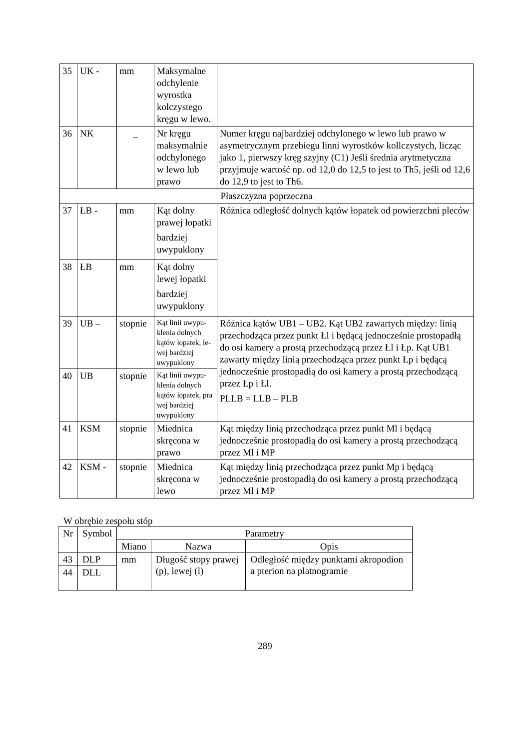| 35 | UK - | mm | Maksymalne odchylenie wyrostka kolczystego kręgu w lewo. | |
| 36 | NK | _ | Nr kręgu maksymalnie odchylonego w lewo lub prawo | Numer kręgu najbardziej odchylonego w lewo lub prawo w asymetrycznym przebiegu linni wyrostków kollczystych, licząc jako 1, pierwszy kręg szyjny (C1) Jeśli średnia arytmetyczna przyjmuje wartość np. od 12,0 do 12,5 to jest to Th5, jeśli od 12,6 do 12,9 to jest to Th6. |
| Płaszczyzna poprzeczna | | | | |
| 37 | ŁB - | mm | Kąt dolny prawej łopatki bardziej uwypuklony | Różnica odległość dolnych kątów łopatek od powierzchni pleców |
| 38 | ŁB | mm | Kąt dolny lewej łopatki bardziej uwypuklony | |
| 39 | UB – | stopnie | Kąt linii uwypu- klenia dolnych kątów łopatek, le- wej bardziej uwypuklony | Różnica kątów UB1 – UB2. Kąt UB2 zawartych między: linią przechodząca przez punkt Łl i będącą jednocześnie prostopadłą do osi kamery a prostą przechodzącą przez Łl i Łp. Kąt UB1 zawarty między linią przechodząca przez punkt Łp i będącą jednocześnie prostopadłą do osi kamery a prostą przechodzącą przez Łp i Łl. PLLB = LLB – PLB |
| 40 | UB | stopnie | Kąt linii uwypu- klenia dolnych kątów łopatek, pra wej bardziej uwypuklony | |
| 41 | KSM | stopnie | Miednica skręcona w prawo | Kąt między linią przechodząca przez punkt Ml i będącą jednocześnie prostopadłą do osi kamery a prostą przechodzącą przez Ml i MP |
| 42 | KSM - | stopnie | Miednica skręcona w lewo | Kąt między linią przechodząca przez punkt Mp i będącą jednocześnie prostopadłą do osi kamery a prostą przechodzącą przez Ml i MP |
W obrębie zespołu stóp
| Nr | Symbol | Parametry | | |
| --- | --- | --- | --- | --- |
| | | Miano | Nazwa | Opis |
| 43 | DLP | mm | Długość stopy prawej (p), lewej (l) | Odległość między punktami akropodion a pterion na platnogramie |
| 44 | DLL | | | |
289